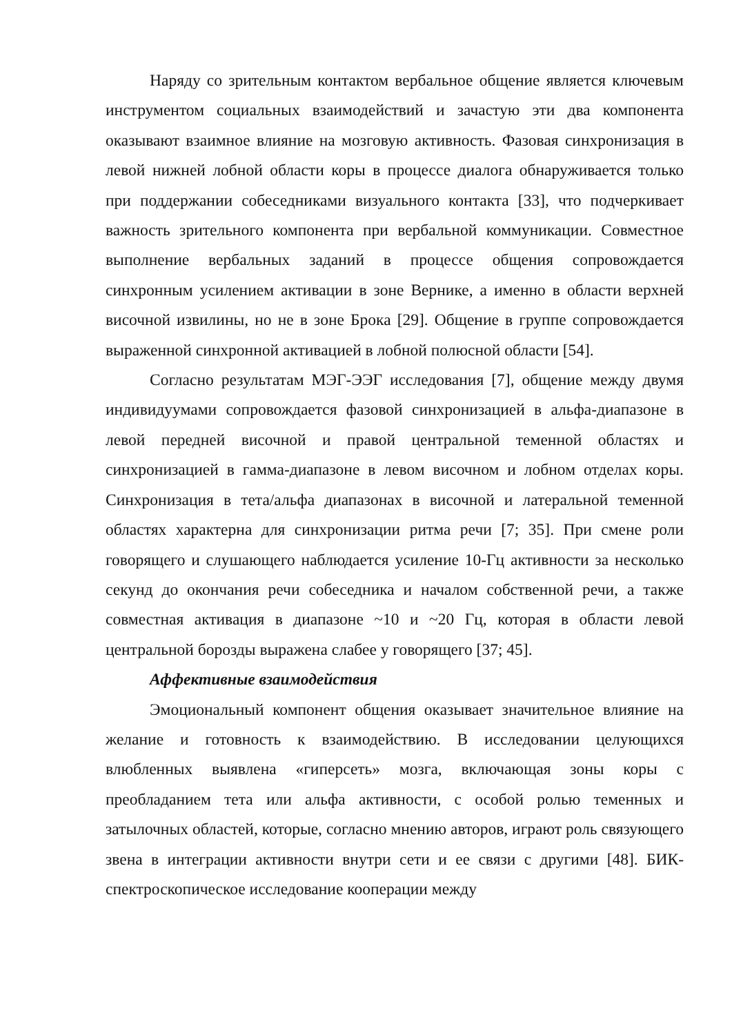Наряду со зрительным контактом вербальное общение является ключевым инструментом социальных взаимодействий и зачастую эти два компонента оказывают взаимное влияние на мозговую активность. Фазовая синхронизация в левой нижней лобной области коры в процессе диалога обнаруживается только при поддержании собеседниками визуального контакта [33], что подчеркивает важность зрительного компонента при вербальной коммуникации. Совместное выполнение вербальных заданий в процессе общения сопровождается синхронным усилением активации в зоне Вернике, а именно в области верхней височной извилины, но не в зоне Брока [29]. Общение в группе сопровождается выраженной синхронной активацией в лобной полюсной области [54].
Согласно результатам МЭГ-ЭЭГ исследования [7], общение между двумя индивидуумами сопровождается фазовой синхронизацией в альфа-диапазоне в левой передней височной и правой центральной теменной областях и синхронизацией в гамма-диапазоне в левом височном и лобном отделах коры. Синхронизация в тета/альфа диапазонах в височной и латеральной теменной областях характерна для синхронизации ритма речи [7; 35]. При смене роли говорящего и слушающего наблюдается усиление 10-Гц активности за несколько секунд до окончания речи собеседника и началом собственной речи, а также совместная активация в диапазоне ~10 и ~20 Гц, которая в области левой центральной борозды выражена слабее у говорящего [37; 45].
Аффективные взаимодействия
Эмоциональный компонент общения оказывает значительное влияние на желание и готовность к взаимодействию. В исследовании целующихся влюбленных выявлена «гиперсеть» мозга, включающая зоны коры с преобладанием тета или альфа активности, с особой ролью теменных и затылочных областей, которые, согласно мнению авторов, играют роль связующего звена в интеграции активности внутри сети и ее связи с другими [48]. БИК-спектроскопическое исследование кооперации между